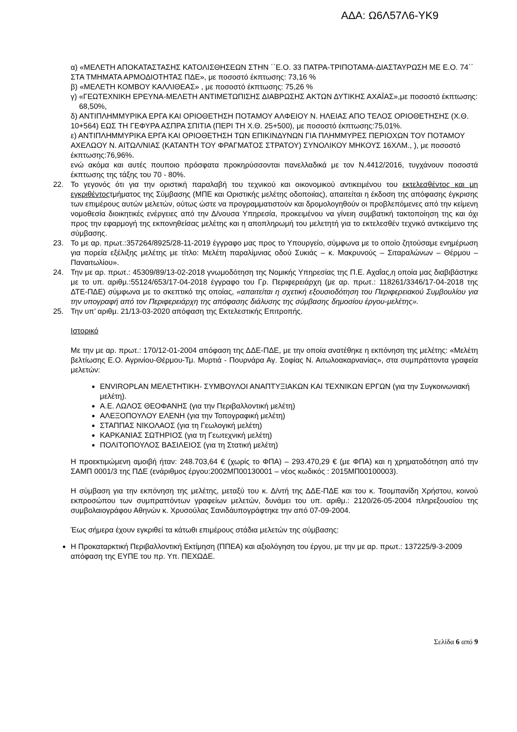ΑΔΑ: Ω6Λ57Λ6-ΥΚ9
α) «ΜΕΛΕΤΗ ΑΠΟΚΑΤΑΣΤΑΣΗΣ ΚΑΤΟΛΙΣΘΗΣΕΩΝ ΣΤΗΝ ΄΄Ε.Ο. 33 ΠΑΤΡΑ-ΤΡΙΠΟΤΑΜΑ-ΔΙΑΣΤΑΥΡΩΣΗ ΜΕ Ε.Ο. 74΄΄
ΣΤΑ ΤΜΗΜΑΤΑ ΑΡΜΟΔΙΟΤΗΤΑΣ ΠΔΕ», με ποσοστό έκπτωσης: 73,16 %
β) «ΜΕΛΕΤΗ ΚΟΜΒΟΥ ΚΑΛΛΙΘΕΑΣ» , με ποσοστό έκπτωσης: 75,26 %
γ) «ΓΕΩΤΕΧΝΙΚΗ ΕΡΕΥΝΑ-ΜΕΛΕΤΗ ΑΝΤΙΜΕΤΩΠΙΣΗΣ ΔΙΑΒΡΩΣΗΣ ΑΚΤΩΝ ΔΥΤΙΚΗΣ ΑΧΑΪΑΣ»,με ποσοστό έκπτωσης:
68,50%,
δ) ΑΝΤΙΠΛΗΜΜΥΡΙΚΑ ΕΡΓΑ ΚΑΙ ΟΡΙΟΘΕΤΗΣΗ ΠΟΤΑΜΟΥ ΑΛΦΕΙΟΥ Ν. ΗΛΕΙΑΣ ΑΠΟ ΤΕΛΟΣ ΟΡΙΟΘΕΤΗΣΗΣ (Χ.Θ.
10+564) ΕΩΣ ΤΗ ΓΕΦΥΡΑ ΑΣΠΡΑ ΣΠΙΤΙΑ (ΠΕΡΙ ΤΗ Χ.Θ. 25+500), με ποσοστό έκπτωσης:75,01%.
ε) ΑΝΤΙΠΛΗΜΜΥΡΙΚΑ ΕΡΓΑ ΚΑΙ ΟΡΙΟΘΕΤΗΣΗ ΤΩΝ ΕΠΙΚΙΝΔΥΝΩΝ ΓΙΑ ΠΛΗΜΜΥΡΕΣ ΠΕΡΙΟΧΩΝ ΤΟΥ ΠΟΤΑΜΟΥ
ΑΧΕΛΩΟΥ Ν. ΑΙΤΩΛ/ΝΙΑΣ (ΚΑΤΑΝΤΗ ΤΟΥ ΦΡΑΓΜΑΤΟΣ ΣΤΡΑΤΟΥ) ΣΥΝΟΛΙΚΟΥ ΜΗΚΟΥΣ 16ΧΛΜ., ), με ποσοστό
έκπτωσης:76,96%.
ενώ ακόμα και αυτές πουποιο πρόσφατα προκηρύσσονται πανελλαδικά με τον Ν.4412/2016, τυγχάνουν ποσοστά έκπτωσης της τάξης του 70 - 80%.
22. Το γεγονός ότι για την οριστική παραλαβή του τεχνικού και οικονομικού αντικειμένου του εκτελεσθέντος και μη εγκριθέντοςτμήματος της Σύμβασης (ΜΠΕ και Οριστικής μελέτης οδοποιίας), απαιτείται η έκδοση της απόφασης έγκρισης των επιμέρους αυτών μελετών, ούτως ώστε να προγραμματιστούν και δρομολογηθούν οι προβλεπόμενες από την κείμενη νομοθεσία διοικητικές ενέργειες από την Δ/νουσα Υπηρεσία, προκειμένου να γίνειη συμβατική τακτοποίηση της και όχι προς την εφαρμογή της εκπονηθείσας μελέτης και η αποπληρωμή του μελετητή για το εκτελεσθέν τεχνικό αντικείμενο της σύμβασης.
23. Το με αρ. πρωτ.:357264/8925/28-11-2019 έγγραφο μας προς το Υπουργείο, σύμφωνα με το οποίο ζητούσαμε ενημέρωση για πορεία εξέλιξης μελέτης με τίτλο: Μελέτη παραλίμνιας οδού Συκιάς – κ. Μακρυνούς – Σιταραλώνων – Θέρμου – Παναιτωλίου».
24. Την με αρ. πρωτ.: 45309/89/13-02-2018 γνωμοδότηση της Νομικής Υπηρεσίας της Π.Ε. Αχαΐας,η οποία μας διαβιβάστηκε με το υπ. αριθμ.:55124/653/17-04-2018 έγγραφο του Γρ. Περιφερειάρχη (με αρ. πρωτ.: 118261/3346/17-04-2018 της ΔΤΕ-ΠΔΕ) σύμφωνα με το σκεπτικό της οποίας, «απαιτείται η σχετική εξουσιοδότηση του Περιφερειακού Συμβουλίου για την υπογραφή από τον Περιφερειάρχη της απόφασης διάλυσης της σύμβασης δημοσίου έργου-μελέτης».
25. Την υπ’ αριθμ. 21/13-03-2020 απόφαση της Εκτελεστικής Επιτροπής.
Ιστορικό
Με την με αρ. πρωτ.: 170/12-01-2004 απόφαση της ΔΔΕ-ΠΔΕ, με την οποία ανατέθηκε η εκπόνηση της μελέτης: «Μελέτη βελτίωσης Ε.Ο. Αγρινίου-Θέρμου-Τμ. Μυρτιά - Πουρνάρα Αγ. Σοφίας Ν. Αιτωλοακαρνανίας», στα συμπράττοντα γραφεία μελετών:
ENVIROPLAN ΜΕΛΕΤΗΤΙΚΗ- ΣΥΜΒΟΥΛΟΙ ΑΝΑΠΤΥΞΙΑΚΩΝ ΚΑΙ ΤΕΧΝΙΚΩΝ ΕΡΓΩΝ (για την Συγκοινωνιακή μελέτη).
Α.Ε. ΛΩΛΟΣ ΘΕΟΦΑΝΗΣ (για την Περιβαλλοντική μελέτη)
ΑΛΕΞΟΠΟΥΛΟΥ ΕΛΕΝΗ (για την Τοπογραφική μελέτη)
ΣΤΑΠΠΑΣ ΝΙΚΟΛΑΟΣ (για τη Γεωλογική μελέτη)
ΚΑΡΚΑΝΙΑΣ ΣΩΤΗΡΙΟΣ (για τη Γεωτεχνική μελέτη)
ΠΟΛΙΤΟΠΟΥΛΟΣ ΒΑΣΙΛΕΙΟΣ (για τη Στατική μελέτη)
Η προεκτιμώμενη αμοιβή ήταν: 248.703,64 € (χωρίς το ΦΠΑ) – 293.470,29 € (με ΦΠΑ) και η χρηματοδότηση από την ΣΑΜΠ 0001/3 της ΠΔΕ (ενάριθμος έργου:2002ΜΠ00130001 – νέος κωδικός : 2015ΜΠ00100003).
Η σύμβαση για την εκπόνηση της μελέτης, μεταξύ του κ. Δ/ντή της ΔΔΕ-ΠΔΕ και του κ. Τσομπανίδη Χρήστου, κοινού εκπροσώπου των συμπραττόντων γραφείων μελετών, δυνάμει του υπ. αριθμ.: 2120/26-05-2004 πληρεξουσίου της συμβολαιογράφου Αθηνών κ. Χρυσούλας Σανιδάυπογράφτηκε την από 07-09-2004.
Έως σήμερα έχουν εγκριθεί τα κάτωθι επιμέρους στάδια μελετών της σύμβασης:
Η Προκαταρκτική Περιβαλλοντική Εκτίμηση (ΠΠΕΑ) και αξιολόγηση του έργου, με την με αρ. πρωτ.: 137225/9-3-2009 απόφαση της ΕΥΠΕ του πρ. Υπ. ΠΕΧΩΔΕ.
Σελίδα 6 από 9